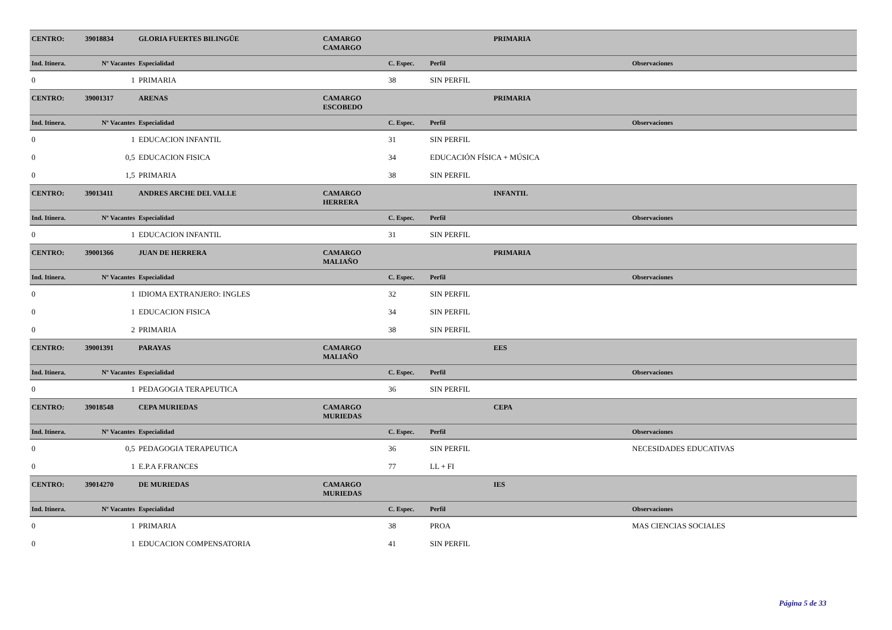| CENTRO: | 39018834 | GLORIA FUERTES BILINGÜE | CAMARGO | | PRIMARIA | |
| | | | CAMARGO | | | |
| Ind. Itinera. | Nº Vacantes | Especialidad | | C. Espec. | Perfil | Observaciones |
| 0 | 1 | PRIMARIA | | 38 | SIN PERFIL | |
| CENTRO: | 39001317 | ARENAS | CAMARGO | | PRIMARIA | |
| | | | ESCOBEDO | | | |
| Ind. Itinera. | Nº Vacantes | Especialidad | | C. Espec. | Perfil | Observaciones |
| 0 | 1 | EDUCACION INFANTIL | | 31 | SIN PERFIL | |
| 0 | 0,5 | EDUCACION FISICA | | 34 | EDUCACIÓN FÍSICA + MÚSICA | |
| 0 | 1,5 | PRIMARIA | | 38 | SIN PERFIL | |
| CENTRO: | 39013411 | ANDRES ARCHE DEL VALLE | CAMARGO | | INFANTIL | |
| | | | HERRERA | | | |
| Ind. Itinera. | Nº Vacantes | Especialidad | | C. Espec. | Perfil | Observaciones |
| 0 | 1 | EDUCACION INFANTIL | | 31 | SIN PERFIL | |
| CENTRO: | 39001366 | JUAN DE HERRERA | CAMARGO | | PRIMARIA | |
| | | | MALIAÑO | | | |
| Ind. Itinera. | Nº Vacantes | Especialidad | | C. Espec. | Perfil | Observaciones |
| 0 | 1 | IDIOMA EXTRANJERO: INGLES | | 32 | SIN PERFIL | |
| 0 | 1 | EDUCACION FISICA | | 34 | SIN PERFIL | |
| 0 | 2 | PRIMARIA | | 38 | SIN PERFIL | |
| CENTRO: | 39001391 | PARAYAS | CAMARGO | | EES | |
| | | | MALIAÑO | | | |
| Ind. Itinera. | Nº Vacantes | Especialidad | | C. Espec. | Perfil | Observaciones |
| 0 | 1 | PEDAGOGIA TERAPEUTICA | | 36 | SIN PERFIL | |
| CENTRO: | 39018548 | CEPA MURIEDAS | CAMARGO | | CEPA | |
| | | | MURIEDAS | | | |
| Ind. Itinera. | Nº Vacantes | Especialidad | | C. Espec. | Perfil | Observaciones |
| 0 | 0,5 | PEDAGOGIA TERAPEUTICA | | 36 | SIN PERFIL | NECESIDADES EDUCATIVAS |
| 0 | 1 | E.P.A F.FRANCES | | 77 | LL + FI | |
| CENTRO: | 39014270 | DE MURIEDAS | CAMARGO | | IES | |
| | | | MURIEDAS | | | |
| Ind. Itinera. | Nº Vacantes | Especialidad | | C. Espec. | Perfil | Observaciones |
| 0 | 1 | PRIMARIA | | 38 | PROA | MAS CIENCIAS SOCIALES |
| 0 | 1 | EDUCACION COMPENSATORIA | | 41 | SIN PERFIL | |
Página 5 de 33